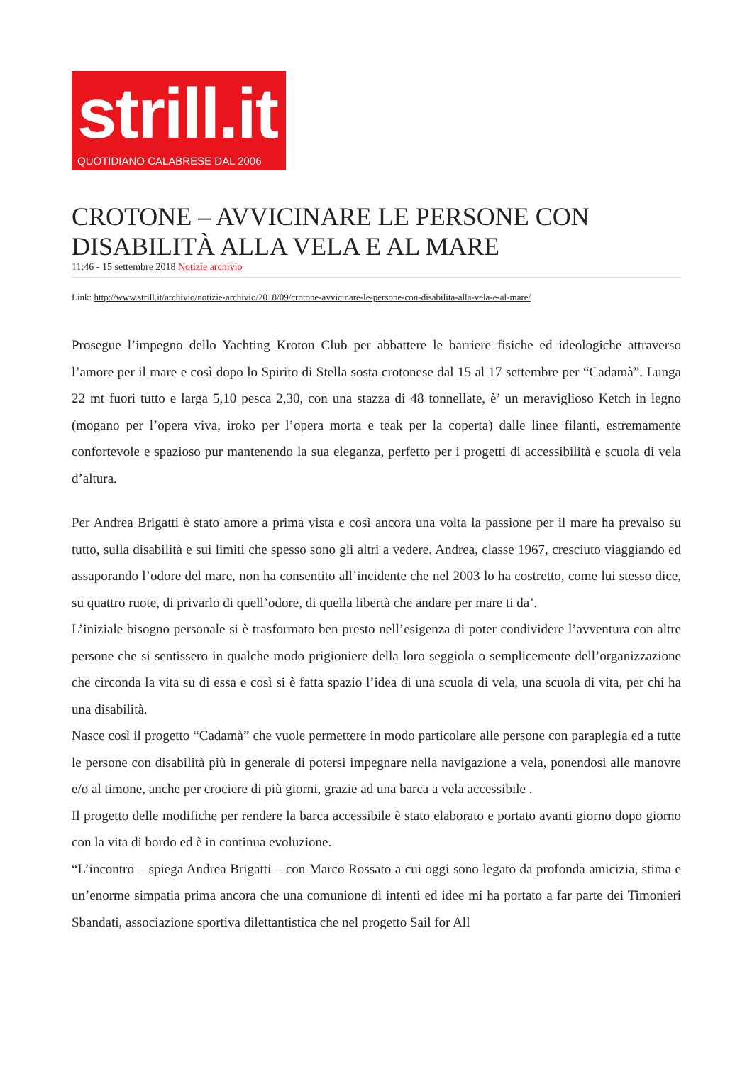strill.it
QUOTIDIANO CALABRESE DAL 2006
CROTONE – AVVICINARE LE PERSONE CON DISABILITÀ ALLA VELA E AL MARE
11:46 - 15 settembre 2018 Notizie archivio
Link: http://www.strill.it/archivio/notizie-archivio/2018/09/crotone-avvicinare-le-persone-con-disabilita-alla-vela-e-al-mare/
Prosegue l’impegno dello Yachting Kroton Club per abbattere le barriere fisiche ed ideologiche attraverso l’amore per il mare e così dopo lo Spirito di Stella sosta crotonese dal 15 al 17 settembre per “Cadamà”. Lunga 22 mt fuori tutto e larga 5,10 pesca 2,30, con una stazza di 48 tonnellate, è’ un meraviglioso Ketch in legno (mogano per l’opera viva, iroko per l’opera morta e teak per la coperta) dalle linee filanti, estremamente confortevole e spazioso pur mantenendo la sua eleganza, perfetto per i progetti di accessibilità e scuola di vela d’altura.
Per Andrea Brigatti è stato amore a prima vista e così ancora una volta la passione per il mare ha prevalso su tutto, sulla disabilità e sui limiti che spesso sono gli altri a vedere. Andrea, classe 1967, cresciuto viaggiando ed assaporando l’odore del mare, non ha consentito all’incidente che nel 2003 lo ha costretto, come lui stesso dice, su quattro ruote, di privarlo di quell’odore, di quella libertà che andare per mare ti da’.
L’iniziale bisogno personale si è trasformato ben presto nell’esigenza di poter condividere l’avventura con altre persone che si sentissero in qualche modo prigioniere della loro seggiola o semplicemente dell’organizzazione che circonda la vita su di essa e così si è fatta spazio l’idea di una scuola di vela, una scuola di vita, per chi ha una disabilità.
Nasce così il progetto “Cadamà” che vuole permettere in modo particolare alle persone con paraplegia ed a tutte le persone con disabilità più in generale di potersi impegnare nella navigazione a vela, ponendosi alle manovre e/o al timone, anche per crociere di più giorni, grazie ad una barca a vela accessibile .
Il progetto delle modifiche per rendere la barca accessibile è stato elaborato e portato avanti giorno dopo giorno con la vita di bordo ed è in continua evoluzione.
“L’incontro – spiega Andrea Brigatti – con Marco Rossato a cui oggi sono legato da profonda amicizia, stima e un’enorme simpatia prima ancora che una comunione di intenti ed idee mi ha portato a far parte dei Timonieri Sbandati, associazione sportiva dilettantistica che nel progetto Sail for All